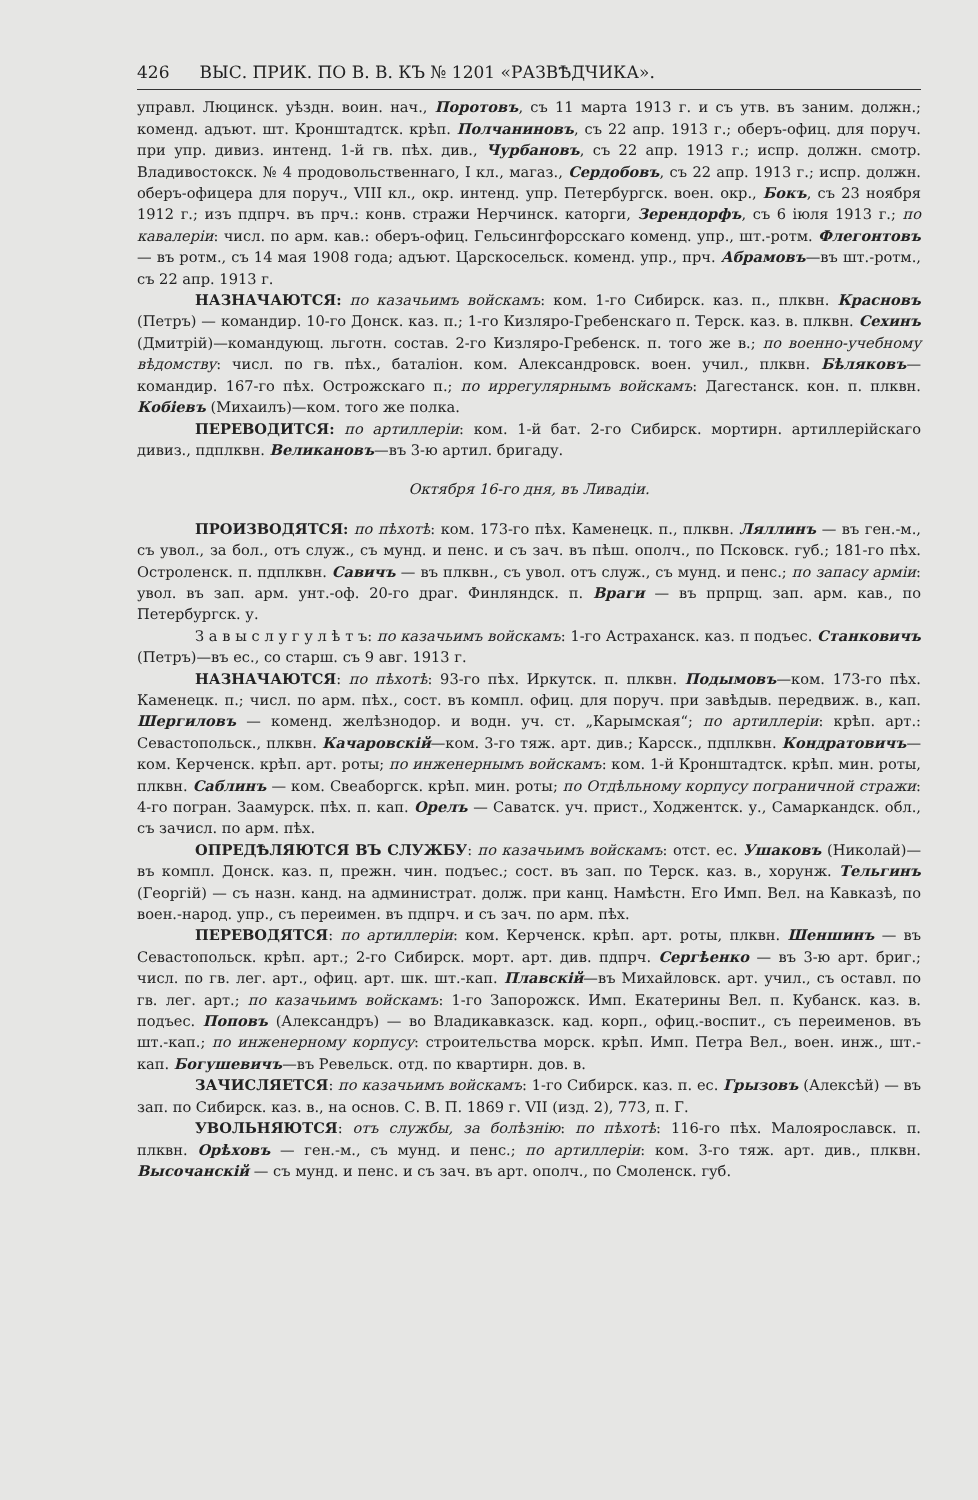426 ВЫС. ПРИК. ПО В. В. КЪ № 1201 «РАЗВѢДЧИКА».
управл. Люцинск. уѣздн. воин. нач., Поротовъ, съ 11 марта 1913 г. и съ утв. въ заним. должн.; коменд. адъют. шт. Кронштадтск. крѣп. Полчаниновъ, съ 22 апр. 1913 г.; оберъ-офиц. для поруч. при упр. дивиз. интенд. 1-й гв. пѣх. див., Чурбановъ, съ 22 апр. 1913 г.; испр. должн. смотр. Владивостокск. № 4 продовольственнаго, I кл., магаз., Сердобовъ, съ 22 апр. 1913 г.; испр. должн. оберъ-офицера для поруч., VIII кл., окр. интенд. упр. Петербургск. воен. окр., Бокъ, съ 23 ноября 1912 г.; изъ пдпрч. въ прч.: конв. стражи Нерчинск. каторги, Зерендорфъ, съ 6 іюля 1913 г.; по кавалеріи: числ. по арм. кав.: оберъ-офиц. Гельсингфорсскаго коменд. упр., шт.-ротм. Флегонтовъ — въ ротм., съ 14 мая 1908 года; адъют. Царскосельск. коменд. упр., прч. Абрамовъ—въ шт.-ротм., съ 22 апр. 1913 г.
НАЗНАЧАЮТСЯ: по казачьимъ войскамъ: ком. 1-го Сибирск. каз. п., плквн. Красновъ (Петръ) — командир. 10-го Донск. каз. п.; 1-го Кизляро-Гребенскаго п. Терск. каз. в. плквн. Сехинъ (Дмитрій)—командующ. льготн. состав. 2-го Кизляро-Гребенск. п. того же в.; по военно-учебному вѣдомству: числ. по гв. пѣх., баталіон. ком. Александровск. воен. учил., плквн. Бѣляковъ—командир. 167-го пѣх. Острожскаго п.; по иррегулярнымъ войскамъ: Дагестанск. кон. п. плквн. Кобіевъ (Михаилъ)—ком. того же полка.
ПЕРЕВОДИТСЯ: по артиллеріи: ком. 1-й бат. 2-го Сибирск. мортирн. артиллерійскаго дивиз., пдплквн. Великановъ—въ 3-ю артил. бригаду.
Октября 16-го дня, въ Ливадіи.
ПРОИЗВОДЯТСЯ: по пѣхотѣ: ком. 173-го пѣх. Каменецк. п., плквн. Ляллинъ — въ ген.-м., съ увол., за бол., отъ служ., съ мунд. и пенс. и съ зач. въ пѣш. ополч., по Псковск. губ.; 181-го пѣх. Остроленск. п. пдплквн. Савичъ — въ плквн., съ увол. отъ служ., съ мунд. и пенс.; по запасу арміи: увол. въ зап. арм. унт.-оф. 20-го драг. Финляндск. п. Враги — въ прпрщ. зап. арм. кав., по Петербургск. у.
З а в ы с л у г у л ѣ т ъ: по казачьимъ войскамъ: 1-го Астраханск. каз. п подъес. Станковичъ (Петръ)—въ ес., со старш. съ 9 авг. 1913 г.
НАЗНАЧАЮТСЯ: по пѣхотѣ: 93-го пѣх. Иркутск. п. плквн. Подымовъ—ком. 173-го пѣх. Каменецк. п.; числ. по арм. пѣх., сост. въ компл. офиц. для поруч. при завѣдыв. передвиж. в., кап. Шергиловъ — коменд. желѣзнодор. и водн. уч. ст. „Карымская“; по артиллеріи: крѣп. арт.: Севастопольск., плквн. Качаровскій—ком. 3-го тяж. арт. див.; Карсск., пдплквн. Кондратовичъ—ком. Керченск. крѣп. арт. роты; по инженернымъ войскамъ: ком. 1-й Кронштадтск. крѣп. мин. роты, плквн. Саблинъ — ком. Свеаборгск. крѣп. мин. роты; по Отдѣльному корпусу пограничной стражи: 4-го погран. Заамурск. пѣх. п. кап. Орелъ — Саватск. уч. прист., Ходжентск. у., Самаркандск. обл., съ зачисл. по арм. пѣх.
ОПРЕДѢЛЯЮТСЯ ВЪ СЛУЖБУ: по казачьимъ войскамъ: отст. ес. Ушаковъ (Николай)—въ компл. Донск. каз. п, прежн. чин. подъес.; сост. въ зап. по Терск. каз. в., хорунж. Тельгинъ (Георгій) — съ назн. канд. на администрат. долж. при канц. Намѣстн. Его Имп. Вел. на Кавказѣ, по воен.-народ. упр., съ переимен. въ пдпрч. и съ зач. по арм. пѣх.
ПЕРЕВОДЯТСЯ: по артиллеріи: ком. Керченск. крѣп. арт. роты, плквн. Шеншинъ — въ Севастопольск. крѣп. арт.; 2-го Сибирск. морт. арт. див. пдпрч. Сергѣенко — въ 3-ю арт. бриг.; числ. по гв. лег. арт., офиц. арт. шк. шт.-кап. Плавскій—въ Михайловск. арт. учил., съ оставл. по гв. лег. арт.; по казачьимъ войскамъ: 1-го Запорожск. Имп. Екатерины Вел. п. Кубанск. каз. в. подъес. Поповъ (Александръ) — во Владикавказск. кад. корп., офиц.-воспит., съ переименов. въ шт.-кап.; по инженерному корпусу: строительства морск. крѣп. Имп. Петра Вел., воен. инж., шт.-кап. Богушевичъ—въ Ревельск. отд. по квартирн. дов. в.
ЗАЧИСЛЯЕТСЯ: по казачьимъ войскамъ: 1-го Сибирск. каз. п. ес. Грызовъ (Алексѣй) — въ зап. по Сибирск. каз. в., на основ. С. В. П. 1869 г. VII (изд. 2), 773, п. Г.
УВОЛЬНЯЮТСЯ: отъ службы, за болѣзнію: по пѣхотѣ: 116-го пѣх. Малоярославск. п. плквн. Орѣховъ — ген.-м., съ мунд. и пенс.; по артиллеріи: ком. 3-го тяж. арт. див., плквн. Высочанскій — съ мунд. и пенс. и съ зач. въ арт. ополч., по Смоленск. губ.